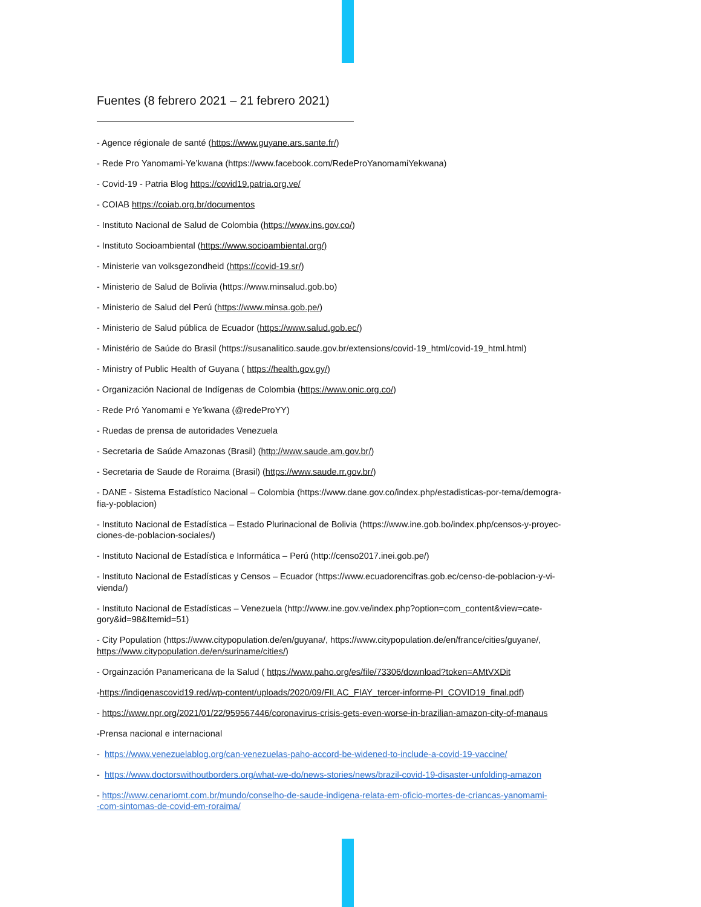Fuentes (8 febrero 2021 – 21 febrero 2021)
- Agence régionale de santé (https://www.guyane.ars.sante.fr/)
- Rede Pro Yanomami-Ye’kwana (https://www.facebook.com/RedeProYanomamiYekwana)
- Covid-19 - Patria Blog https://covid19.patria.org.ve/
- COIAB https://coiab.org.br/documentos
- Instituto Nacional de Salud de Colombia (https://www.ins.gov.co/)
- Instituto Socioambiental (https://www.socioambiental.org/)
- Ministerie van volksgezondheid (https://covid-19.sr/)
- Ministerio de Salud de Bolivia (https://www.minsalud.gob.bo)
- Ministerio de Salud del Perú (https://www.minsa.gob.pe/)
- Ministerio de Salud pública de Ecuador (https://www.salud.gob.ec/)
- Ministério de Saúde do Brasil (https://susanalitico.saude.gov.br/extensions/covid-19_html/covid-19_html.html)
- Ministry of Public Health of Guyana ( https://health.gov.gy/)
- Organización Nacional de Indígenas de Colombia (https://www.onic.org.co/)
- Rede Pró Yanomami e Ye’kwana (@redeProYY)
- Ruedas de prensa de autoridades Venezuela
- Secretaria de Saúde Amazonas (Brasil) (http://www.saude.am.gov.br/)
- Secretaria de Saude de Roraima (Brasil) (https://www.saude.rr.gov.br/)
- DANE - Sistema Estadístico Nacional – Colombia (https://www.dane.gov.co/index.php/estadisticas-por-tema/demogra-
fia-y-poblacion)
- Instituto Nacional de Estadística – Estado Plurinacional de Bolivia (https://www.ine.gob.bo/index.php/censos-y-proyec-
ciones-de-poblacion-sociales/)
- Instituto Nacional de Estadística e Informática – Perú (http://censo2017.inei.gob.pe/)
- Instituto Nacional de Estadísticas y Censos – Ecuador (https://www.ecuadorencifras.gob.ec/censo-de-poblacion-y-vi-
vienda/)
- Instituto Nacional de Estadísticas – Venezuela (http://www.ine.gov.ve/index.php?option=com_content&view=cate-
gory&id=98&Itemid=51)
- City Population (https://www.citypopulation.de/en/guyana/, https://www.citypopulation.de/en/france/cities/guyane/,
https://www.citypopulation.de/en/suriname/cities/)
- Orgainzación Panamericana de la Salud ( https://www.paho.org/es/file/73306/download?token=AMtVXDit
-https://indigenascovid19.red/wp-content/uploads/2020/09/FILAC_FIAY_tercer-informe-PI_COVID19_final.pdf)
- https://www.npr.org/2021/01/22/959567446/coronavirus-crisis-gets-even-worse-in-brazilian-amazon-city-of-manaus
-Prensa nacional e internacional
- https://www.venezuelablog.org/can-venezuelas-paho-accord-be-widened-to-include-a-covid-19-vaccine/
- https://www.doctorswithoutborders.org/what-we-do/news-stories/news/brazil-covid-19-disaster-unfolding-amazon
- https://www.cenariomt.com.br/mundo/conselho-de-saude-indigena-relata-em-oficio-mortes-de-criancas-yanomami-
-com-sintomas-de-covid-em-roraima/